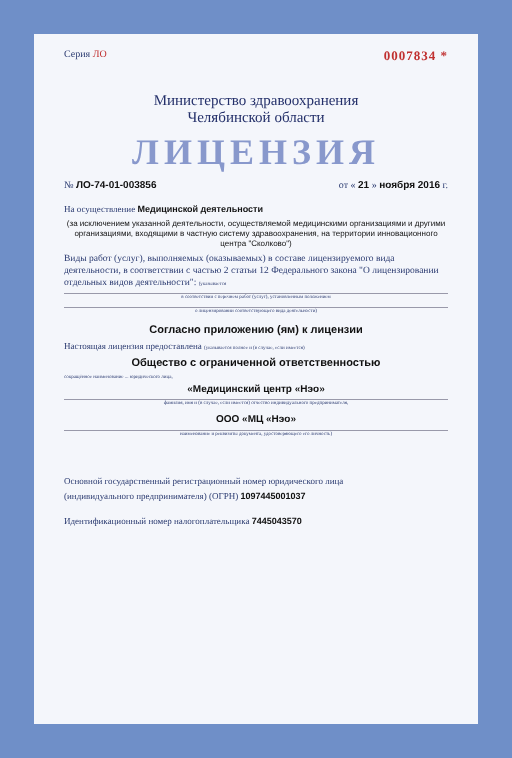Серия ЛО 0007834 *
Министерство здравоохранения
Челябинской области
ЛИЦЕНЗИЯ
№ ЛО-74-01-003856 от « 21 » ноября 2016 г.
На осуществление Медицинской деятельности
(за исключением указанной деятельности, осуществляемой медицинскими организациями и другими организациями, входящими в частную систему здравоохранения, на территории инновационного центра "Сколково")
Виды работ (услуг), выполняемых (оказываемых) в составе лицензируемого вида деятельности, в соответствии с частью 2 статьи 12 Федерального закона "О лицензировании отдельных видов деятельности": (указывается
в соответствии с перечнем работ (услуг), установленным положением
о лицензировании соответствующего вида деятельности)
Согласно приложению (ям) к лицензии
Настоящая лицензия предоставлена (указывается полное и (в случае, если имеется)
Общество с ограниченной ответственностью
сокращённое наименование ... юридического лица,
«Медицинский центр «Нэо»
фамилия, имя и (в случае, если имеется) отчество индивидуального предпринимателя,
ООО «МЦ «Нэо»
наименование и реквизиты документа, удостоверяющего его личность)
Основной государственный регистрационный номер юридического лица
(индивидуального предпринимателя) (ОГРН) 1097445001037
Идентификационный номер налогоплательщика 7445043570